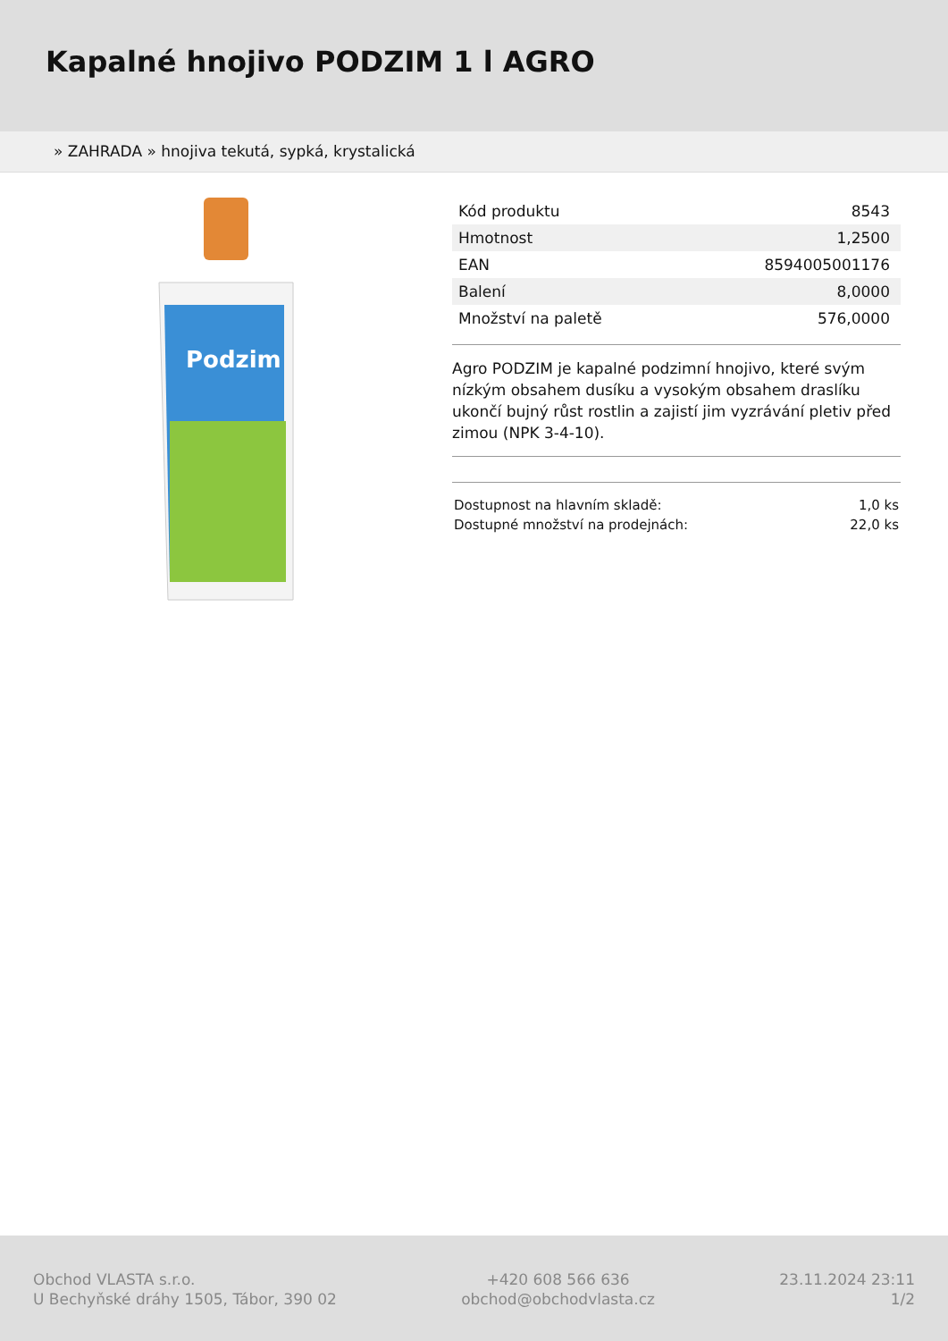Kapalné hnojivo PODZIM 1 l AGRO
» ZAHRADA » hnojiva tekutá, sypká, krystalická
Podzim
| Kód produktu | 8543 |
| Hmotnost | 1,2500 |
| EAN | 8594005001176 |
| Balení | 8,0000 |
| Množství na paletě | 576,0000 |
Agro PODZIM je kapalné podzimní hnojivo, které svým nízkým obsahem dusíku a vysokým obsahem draslíku ukončí bujný růst rostlin a zajistí jim vyzrávání pletiv před zimou (NPK 3-4-10).
| Dostupnost na hlavním skladě: | 1,0 ks |
| Dostupné množství na prodejnách: | 22,0 ks |
Obchod VLASTA s.r.o.
U Bechyňské dráhy 1505, Tábor, 390 02
+420 608 566 636
obchod@obchodvlasta.cz
23.11.2024 23:11
1/2